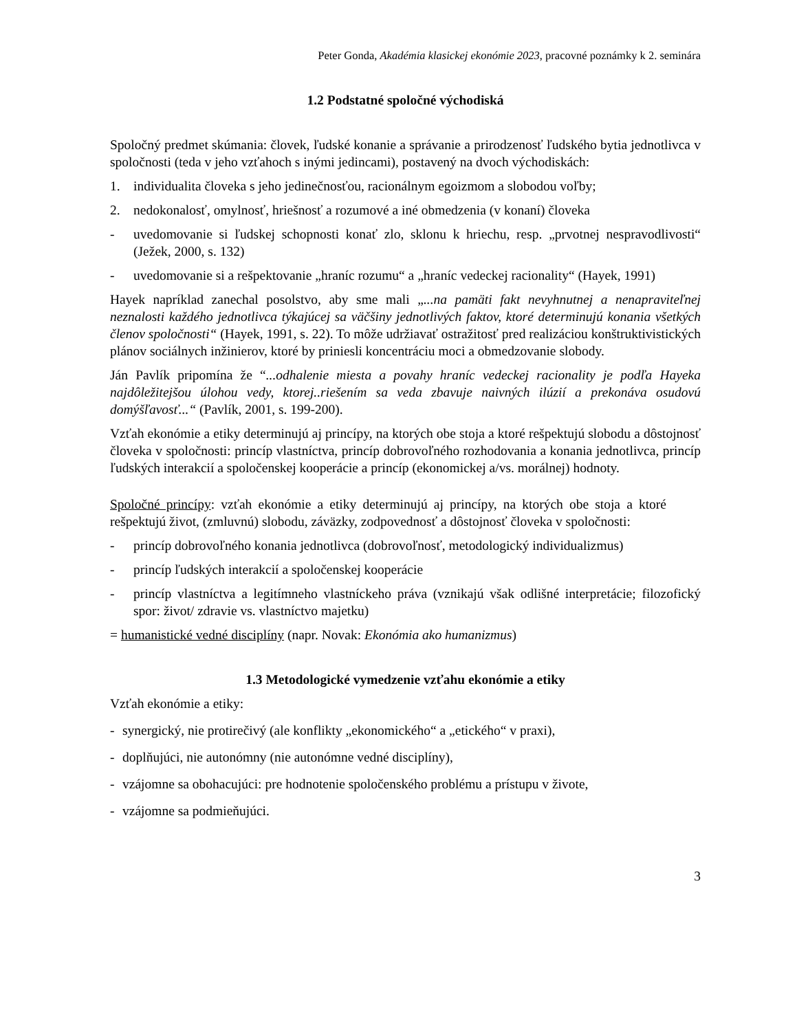Peter Gonda, Akadémia klasickej ekonómie 2023, pracovné poznámky k 2. seminára
1.2 Podstatné spoločné východiská
Spoločný predmet skúmania: človek, ľudské konanie a správanie a prirodzenosť ľudského bytia jednotlivca v spoločnosti (teda v jeho vzťahoch s inými jedincami), postavený na dvoch východiskách:
1. individualita človeka s jeho jedinečnosťou, racionálnym egoizmom a slobodou voľby;
2. nedokonalosť, omylnosť, hriešnosť a rozumové a iné obmedzenia (v konaní) človeka
- uvedomovanie si ľudskej schopnosti konať zlo, sklonu k hriechu, resp. „prvotnej nespravodlivosti“ (Ježek, 2000, s. 132)
- uvedomovanie si a rešpektovanie „hraníc rozumu“ a „hraníc vedeckej racionality“ (Hayek, 1991)
Hayek napríklad zanechal posolstvo, aby sme mali „...na pamäti fakt nevyhnutnej a nenapraviteľnej neznalosti každého jednotlivca týkajúcej sa väčšiny jednotlivých faktov, ktoré determinujú konania všetkých členov spoločnosti“ (Hayek, 1991, s. 22). To môže udržiavať ostražitosť pred realizáciou konštruktivistických plánov sociálnych inžinierov, ktoré by priniesli koncentráciu moci a obmedzovanie slobody.
Ján Pavlík pripomína že “...odhalenie miesta a povahy hraníc vedeckej racionality je podľa Hayeka najdôležitejšou úlohou vedy, ktorej..riešením sa veda zbavuje naivných ilúzií a prekonáva osudovú domýšľavosť...“ (Pavlík, 2001, s. 199-200).
Vzťah ekonómie a etiky determinujú aj princípy, na ktorých obe stoja a ktoré rešpektujú slobodu a dôstojnosť človeka v spoločnosti: princíp vlastníctva, princíp dobrovoľného rozhodovania a konania jednotlivca, princíp ľudských interakcií a spoločenskej kooperácie a princíp (ekonomickej a/vs. morálnej) hodnoty.
Spoločné princípy: vzťah ekonómie a etiky determinujú aj princípy, na ktorých obe stoja a ktoré rešpektujú život, (zmluvnú) slobodu, záväzky, zodpovednosť a dôstojnosť človeka v spoločnosti:
- princíp dobrovoľného konania jednotlivca (dobrovoľnosť, metodologický individualizmus)
- princíp ľudských interakcií a spoločenskej kooperácie
- princíp vlastníctva a legitímneho vlastníckeho práva (vznikajú však odlišné interpretácie; filozofický spor: život/ zdravie vs. vlastníctvo majetku)
= humanistické vedné disciplíny (napr. Novak: Ekonómia ako humanizmus)
1.3 Metodologické vymedzenie vzťahu ekonómie a etiky
Vzťah ekonómie a etiky:
- synergický, nie protirečivý (ale konflikty „ekonomického“ a „etického“ v praxi),
- doplňujúci, nie autonómny (nie autonómne vedné disciplíny),
- vzájomne sa obohacujúci: pre hodnotenie spoločenského problému a prístupu v živote,
- vzájomne sa podmieňujúci.
3